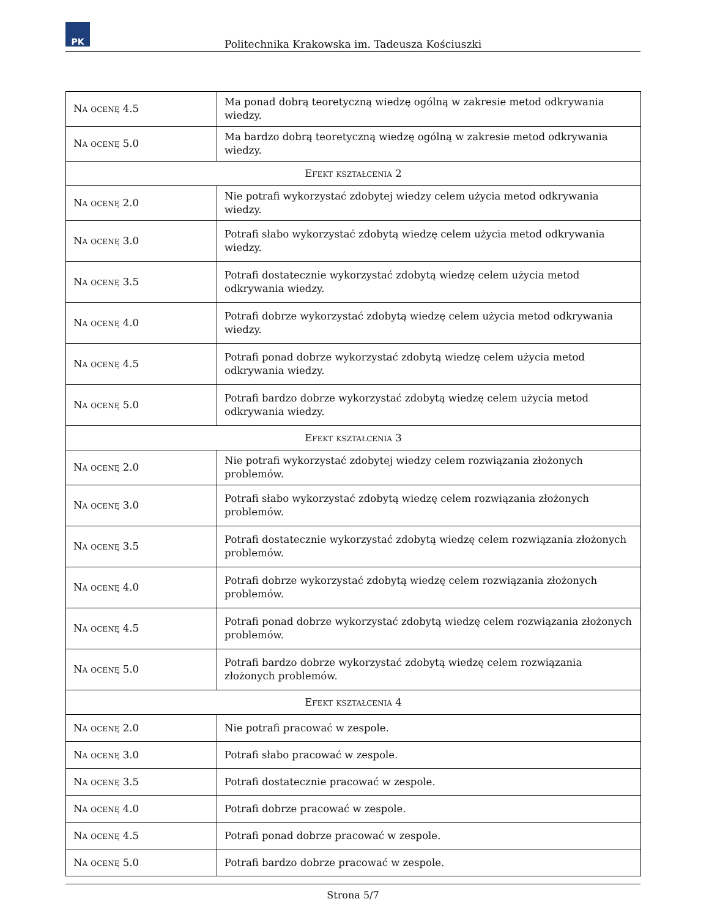PK
Politechnika Krakowska im. Tadeusza Kościuszki
| Na ocenę 4.5 | Ma ponad dobrą teoretyczną wiedzę ogólną w zakresie metod odkrywania wiedzy. |
| Na ocenę 5.0 | Ma bardzo dobrą teoretyczną wiedzę ogólną w zakresie metod odkrywania wiedzy. |
| Efekt kształcenia 2 | |
| Na ocenę 2.0 | Nie potrafi wykorzystać zdobytej wiedzy celem użycia metod odkrywania wiedzy. |
| Na ocenę 3.0 | Potrafi słabo wykorzystać zdobytą wiedzę celem użycia metod odkrywania wiedzy. |
| Na ocenę 3.5 | Potrafi dostatecznie wykorzystać zdobytą wiedzę celem użycia metod odkrywania wiedzy. |
| Na ocenę 4.0 | Potrafi dobrze wykorzystać zdobytą wiedzę celem użycia metod odkrywania wiedzy. |
| Na ocenę 4.5 | Potrafi ponad dobrze wykorzystać zdobytą wiedzę celem użycia metod odkrywania wiedzy. |
| Na ocenę 5.0 | Potrafi bardzo dobrze wykorzystać zdobytą wiedzę celem użycia metod odkrywania wiedzy. |
| Efekt kształcenia 3 | |
| Na ocenę 2.0 | Nie potrafi wykorzystać zdobytej wiedzy celem rozwiązania złożonych problemów. |
| Na ocenę 3.0 | Potrafi słabo wykorzystać zdobytą wiedzę celem rozwiązania złożonych problemów. |
| Na ocenę 3.5 | Potrafi dostatecznie wykorzystać zdobytą wiedzę celem rozwiązania złożonych problemów. |
| Na ocenę 4.0 | Potrafi dobrze wykorzystać zdobytą wiedzę celem rozwiązania złożonych problemów. |
| Na ocenę 4.5 | Potrafi ponad dobrze wykorzystać zdobytą wiedzę celem rozwiązania złożonych problemów. |
| Na ocenę 5.0 | Potrafi bardzo dobrze wykorzystać zdobytą wiedzę celem rozwiązania złożonych problemów. |
| Efekt kształcenia 4 | |
| Na ocenę 2.0 | Nie potrafi pracować w zespole. |
| Na ocenę 3.0 | Potrafi słabo pracować w zespole. |
| Na ocenę 3.5 | Potrafi dostatecznie pracować w zespole. |
| Na ocenę 4.0 | Potrafi dobrze pracować w zespole. |
| Na ocenę 4.5 | Potrafi ponad dobrze pracować w zespole. |
| Na ocenę 5.0 | Potrafi bardzo dobrze pracować w zespole. |
Strona 5/7